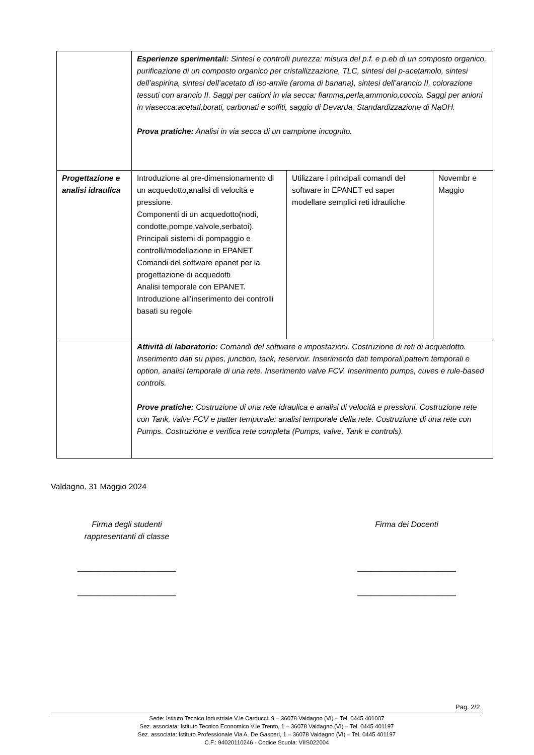| | Esperienze sperimentali: Sintesi e controlli purezza: misura del p.f. e p.eb di un composto organico, purificazione di un composto organico per cristallizzazione, TLC, sintesi del p-acetamolo, sintesi dell’aspirina, sintesi dell’acetato di iso-amile (aroma di banana), sintesi dell’arancio II, colorazione tessuti con arancio II. Saggi per cationi in via secca: fiamma,perla,ammonio,coccio. Saggi per anioni in viasecca:acetati,borati, carbonati e solfiti, saggio di Devarda. Standardizzazione di NaOH. Prova pratiche: Analisi in via secca di un campione incognito. | | |
| Progettazione e analisi idraulica | Introduzione al pre-dimensionamento di un acquedotto,analisi di velocità e pressione. Componenti di un acquedotto(nodi, condotte,pompe,valvole,serbatoi). Principali sistemi di pompaggio e controlli/modellazione in EPANET Comandi del software epanet per la progettazione di acquedotti Analisi temporale con EPANET. Introduzione all’inserimento dei controlli basati su regole | Utilizzare i principali comandi del software in EPANET ed saper modellare semplici reti idrauliche | Novembr e Maggio |
| | Attività di laboratorio: Comandi del software e impostazioni. Costruzione di reti di acquedotto. Inserimento dati su pipes, junction, tank, reservoir. Inserimento dati temporali:pattern temporali e option, analisi temporale di una rete. Inserimento valve FCV. Inserimento pumps, cuves e rule-based controls. Prove pratiche: Costruzione di una rete idraulica e analisi di velocità e pressioni. Costruzione rete con Tank, valve FCV e patter temporale: analisi temporale della rete. Costruzione di una rete con Pumps. Costruzione e verifica rete completa (Pumps, valve, Tank e controls). | | |
Valdagno, 31 Maggio 2024
Firma degli studenti
rappresentanti di classe
______________________
______________________
Firma dei Docenti
______________________
______________________
Pag. 2/2
Sede: Istituto Tecnico Industriale V.le Carducci, 9 – 36078 Valdagno (VI) – Tel. 0445 401007
Sez. associata: Istituto Tecnico Economico V.le Trento, 1 – 36078 Valdagno (VI) – Tel. 0445 401197
Sez. associata: Istituto Professionale Via A. De Gasperi, 1 – 36078 Valdagno (VI) – Tel. 0445 401197
C.F.: 94020110246 - Codice Scuola: VIIS022004